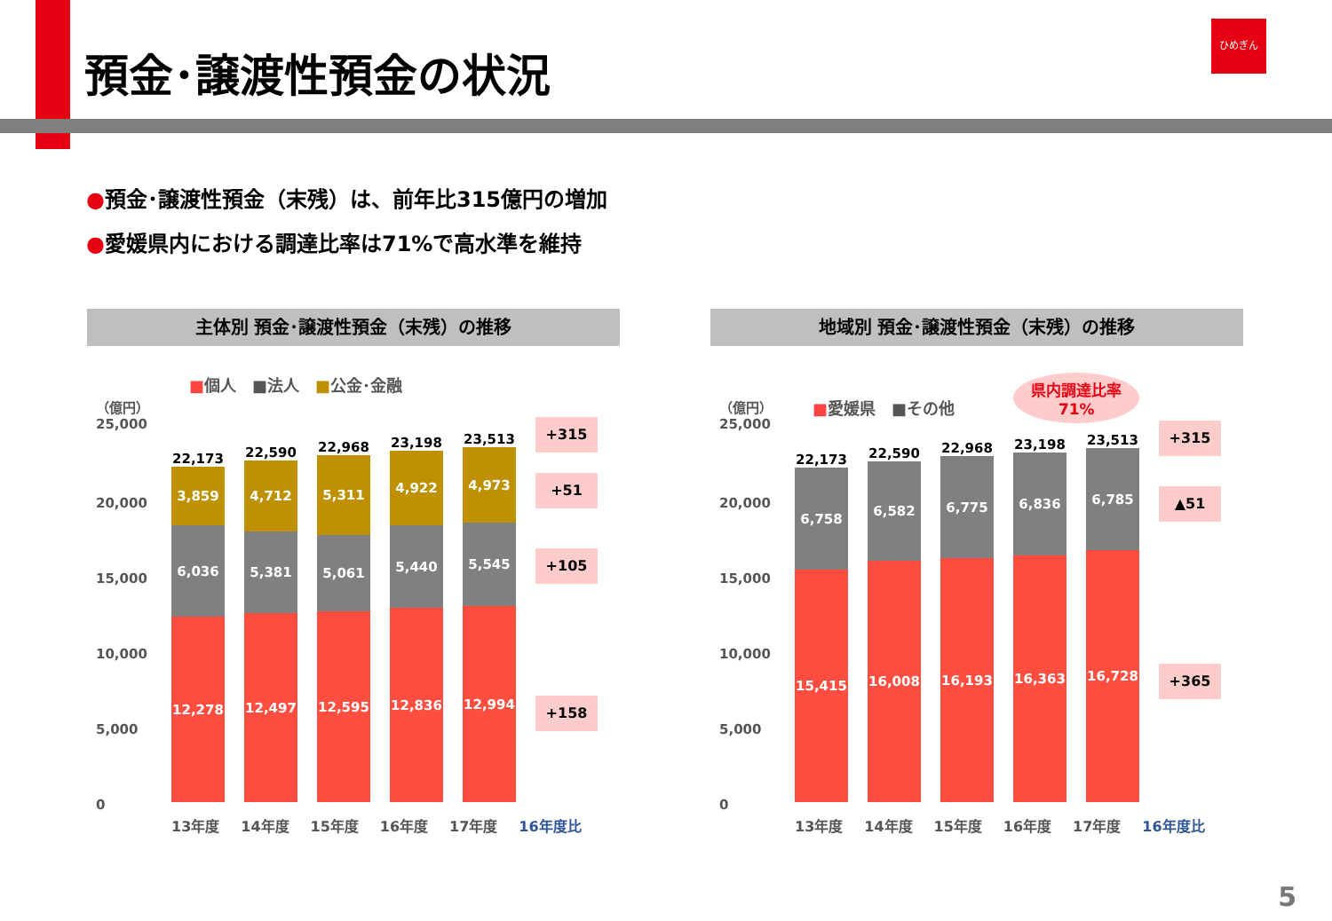預金･譲渡性預金の状況
ひめぎん
●預金･譲渡性預金（末残）は、前年比315億円の増加
●愛媛県内における調達比率は71%で高水準を維持
主体別 預金･譲渡性預金（末残）の推移
■個人　■法人　■公金･金融
（億円）
25,000
20,000
15,000
10,000
5,000
0
22,173
3,859
6,036
12,278
22,590
4,712
5,381
12,497
22,968
5,311
5,061
12,595
23,198
4,922
5,440
12,836
23,513
4,973
5,545
12,994
13年度 14年度 15年度 16年度 17年度 16年度比
+315
+51
+105
+158
地域別 預金･譲渡性預金（末残）の推移
■愛媛県　■その他 県内調達比率
71%
（億円）
25,000
20,000
15,000
10,000
5,000
0
22,173
6,758
15,415
22,590
6,582
16,008
22,968
6,775
16,193
23,198
6,836
16,363
23,513
6,785
16,728
13年度 14年度 15年度 16年度 17年度 16年度比
+315
▲51
+365
5